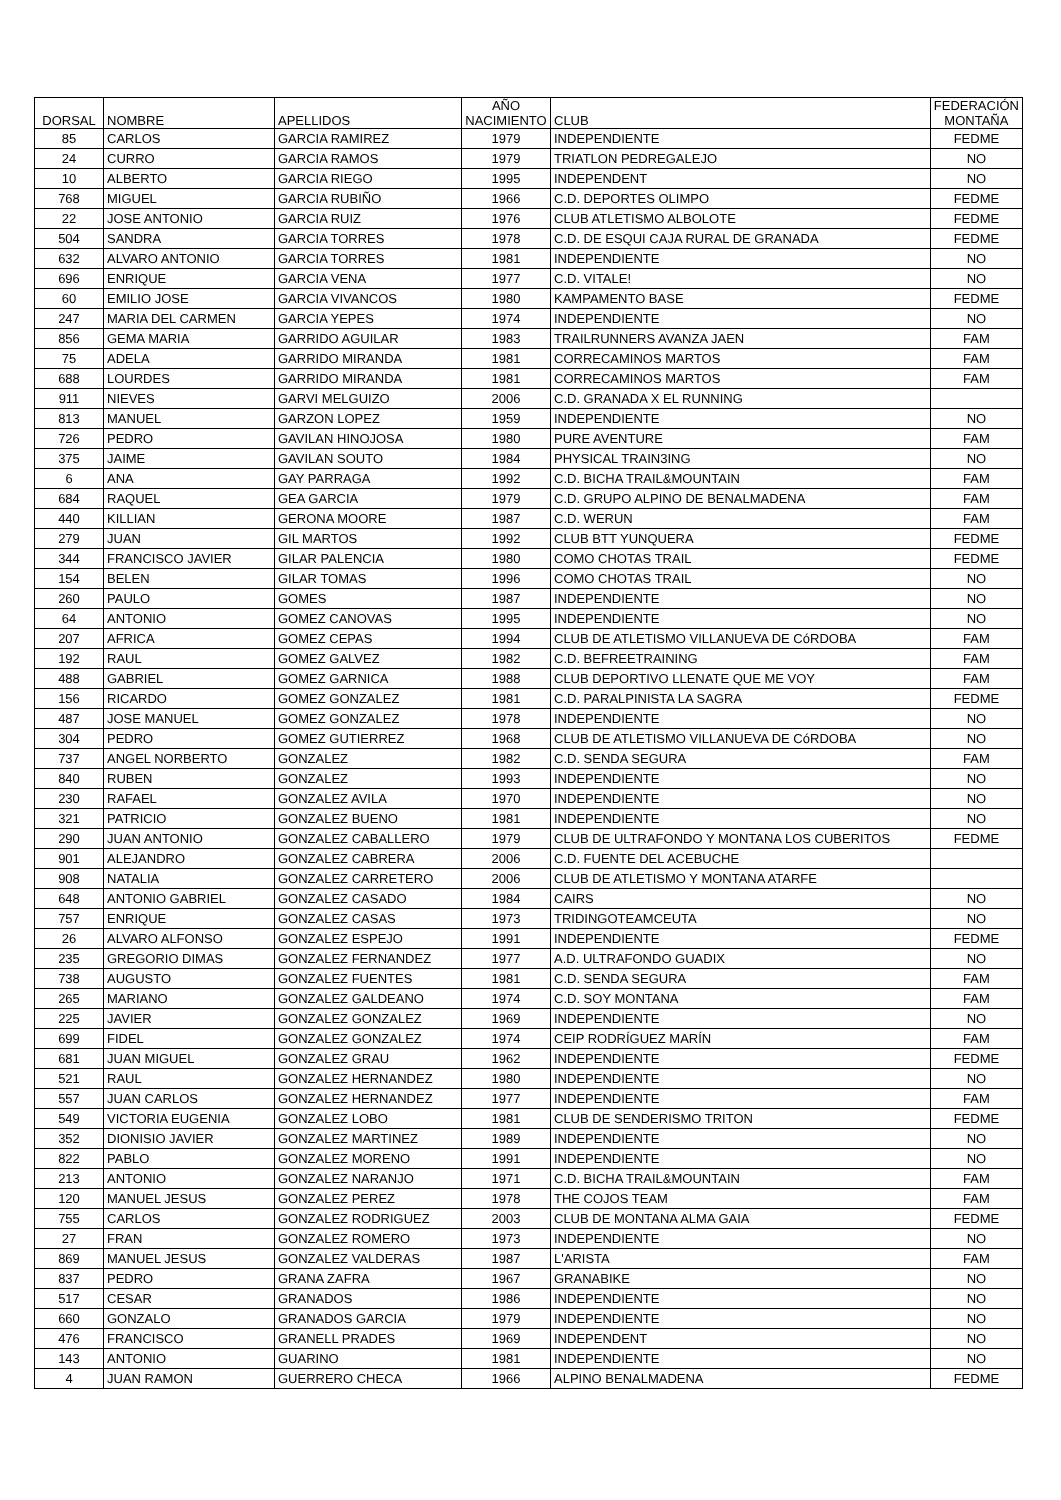| DORSAL | NOMBRE | APELLIDOS | AÑO NACIMIENTO | CLUB | FEDERACIÓN MONTAÑA |
| --- | --- | --- | --- | --- | --- |
| 85 | CARLOS | GARCIA RAMIREZ | 1979 | INDEPENDIENTE | FEDME |
| 24 | CURRO | GARCIA RAMOS | 1979 | TRIATLON PEDREGALEJO | NO |
| 10 | ALBERTO | GARCIA RIEGO | 1995 | INDEPENDENT | NO |
| 768 | MIGUEL | GARCIA RUBIÑO | 1966 | C.D. DEPORTES OLIMPO | FEDME |
| 22 | JOSE ANTONIO | GARCIA RUIZ | 1976 | CLUB ATLETISMO ALBOLOTE | FEDME |
| 504 | SANDRA | GARCIA TORRES | 1978 | C.D. DE ESQUI CAJA RURAL DE GRANADA | FEDME |
| 632 | ALVARO ANTONIO | GARCIA TORRES | 1981 | INDEPENDIENTE | NO |
| 696 | ENRIQUE | GARCIA VENA | 1977 | C.D. VITALE! | NO |
| 60 | EMILIO JOSE | GARCIA VIVANCOS | 1980 | KAMPAMENTO BASE | FEDME |
| 247 | MARIA DEL CARMEN | GARCIA YEPES | 1974 | INDEPENDIENTE | NO |
| 856 | GEMA MARIA | GARRIDO AGUILAR | 1983 | TRAILRUNNERS AVANZA JAEN | FAM |
| 75 | ADELA | GARRIDO MIRANDA | 1981 | CORRECAMINOS MARTOS | FAM |
| 688 | LOURDES | GARRIDO MIRANDA | 1981 | CORRECAMINOS MARTOS | FAM |
| 911 | NIEVES | GARVI MELGUIZO | 2006 | C.D. GRANADA X EL RUNNING | |
| 813 | MANUEL | GARZON LOPEZ | 1959 | INDEPENDIENTE | NO |
| 726 | PEDRO | GAVILAN HINOJOSA | 1980 | PURE AVENTURE | FAM |
| 375 | JAIME | GAVILAN SOUTO | 1984 | PHYSICAL TRAIN3ING | NO |
| 6 | ANA | GAY PARRAGA | 1992 | C.D. BICHA TRAIL&MOUNTAIN | FAM |
| 684 | RAQUEL | GEA GARCIA | 1979 | C.D. GRUPO ALPINO DE BENALMADENA | FAM |
| 440 | KILLIAN | GERONA MOORE | 1987 | C.D. WERUN | FAM |
| 279 | JUAN | GIL MARTOS | 1992 | CLUB BTT YUNQUERA | FEDME |
| 344 | FRANCISCO JAVIER | GILAR PALENCIA | 1980 | COMO CHOTAS TRAIL | FEDME |
| 154 | BELEN | GILAR TOMAS | 1996 | COMO CHOTAS TRAIL | NO |
| 260 | PAULO | GOMES | 1987 | INDEPENDIENTE | NO |
| 64 | ANTONIO | GOMEZ CANOVAS | 1995 | INDEPENDIENTE | NO |
| 207 | AFRICA | GOMEZ CEPAS | 1994 | CLUB DE ATLETISMO VILLANUEVA DE CóRDOBA | FAM |
| 192 | RAUL | GOMEZ GALVEZ | 1982 | C.D. BEFREETRAINING | FAM |
| 488 | GABRIEL | GOMEZ GARNICA | 1988 | CLUB DEPORTIVO LLENATE QUE ME VOY | FAM |
| 156 | RICARDO | GOMEZ GONZALEZ | 1981 | C.D. PARALPINISTA LA SAGRA | FEDME |
| 487 | JOSE MANUEL | GOMEZ GONZALEZ | 1978 | INDEPENDIENTE | NO |
| 304 | PEDRO | GOMEZ GUTIERREZ | 1968 | CLUB DE ATLETISMO VILLANUEVA DE CóRDOBA | NO |
| 737 | ANGEL NORBERTO | GONZALEZ | 1982 | C.D. SENDA SEGURA | FAM |
| 840 | RUBEN | GONZALEZ | 1993 | INDEPENDIENTE | NO |
| 230 | RAFAEL | GONZALEZ AVILA | 1970 | INDEPENDIENTE | NO |
| 321 | PATRICIO | GONZALEZ BUENO | 1981 | INDEPENDIENTE | NO |
| 290 | JUAN ANTONIO | GONZALEZ CABALLERO | 1979 | CLUB DE ULTRAFONDO Y MONTANA LOS CUBERITOS | FEDME |
| 901 | ALEJANDRO | GONZALEZ CABRERA | 2006 | C.D. FUENTE DEL ACEBUCHE | |
| 908 | NATALIA | GONZALEZ CARRETERO | 2006 | CLUB DE ATLETISMO Y MONTANA ATARFE | |
| 648 | ANTONIO GABRIEL | GONZALEZ CASADO | 1984 | CAIRS | NO |
| 757 | ENRIQUE | GONZALEZ CASAS | 1973 | TRIDINGOTEAMCEUTA | NO |
| 26 | ALVARO ALFONSO | GONZALEZ ESPEJO | 1991 | INDEPENDIENTE | FEDME |
| 235 | GREGORIO DIMAS | GONZALEZ FERNANDEZ | 1977 | A.D. ULTRAFONDO GUADIX | NO |
| 738 | AUGUSTO | GONZALEZ FUENTES | 1981 | C.D. SENDA SEGURA | FAM |
| 265 | MARIANO | GONZALEZ GALDEANO | 1974 | C.D. SOY MONTANA | FAM |
| 225 | JAVIER | GONZALEZ GONZALEZ | 1969 | INDEPENDIENTE | NO |
| 699 | FIDEL | GONZALEZ GONZALEZ | 1974 | CEIP RODRÍGUEZ MARÍN | FAM |
| 681 | JUAN MIGUEL | GONZALEZ GRAU | 1962 | INDEPENDIENTE | FEDME |
| 521 | RAUL | GONZALEZ HERNANDEZ | 1980 | INDEPENDIENTE | NO |
| 557 | JUAN CARLOS | GONZALEZ HERNANDEZ | 1977 | INDEPENDIENTE | FAM |
| 549 | VICTORIA EUGENIA | GONZALEZ LOBO | 1981 | CLUB DE SENDERISMO TRITON | FEDME |
| 352 | DIONISIO JAVIER | GONZALEZ MARTINEZ | 1989 | INDEPENDIENTE | NO |
| 822 | PABLO | GONZALEZ MORENO | 1991 | INDEPENDIENTE | NO |
| 213 | ANTONIO | GONZALEZ NARANJO | 1971 | C.D. BICHA TRAIL&MOUNTAIN | FAM |
| 120 | MANUEL JESUS | GONZALEZ PEREZ | 1978 | THE COJOS TEAM | FAM |
| 755 | CARLOS | GONZALEZ RODRIGUEZ | 2003 | CLUB DE MONTANA ALMA GAIA | FEDME |
| 27 | FRAN | GONZALEZ ROMERO | 1973 | INDEPENDIENTE | NO |
| 869 | MANUEL JESUS | GONZALEZ VALDERAS | 1987 | L'ARISTA | FAM |
| 837 | PEDRO | GRANA ZAFRA | 1967 | GRANABIKE | NO |
| 517 | CESAR | GRANADOS | 1986 | INDEPENDIENTE | NO |
| 660 | GONZALO | GRANADOS GARCIA | 1979 | INDEPENDIENTE | NO |
| 476 | FRANCISCO | GRANELL PRADES | 1969 | INDEPENDENT | NO |
| 143 | ANTONIO | GUARINO | 1981 | INDEPENDIENTE | NO |
| 4 | JUAN RAMON | GUERRERO CHECA | 1966 | ALPINO BENALMADENA | FEDME |